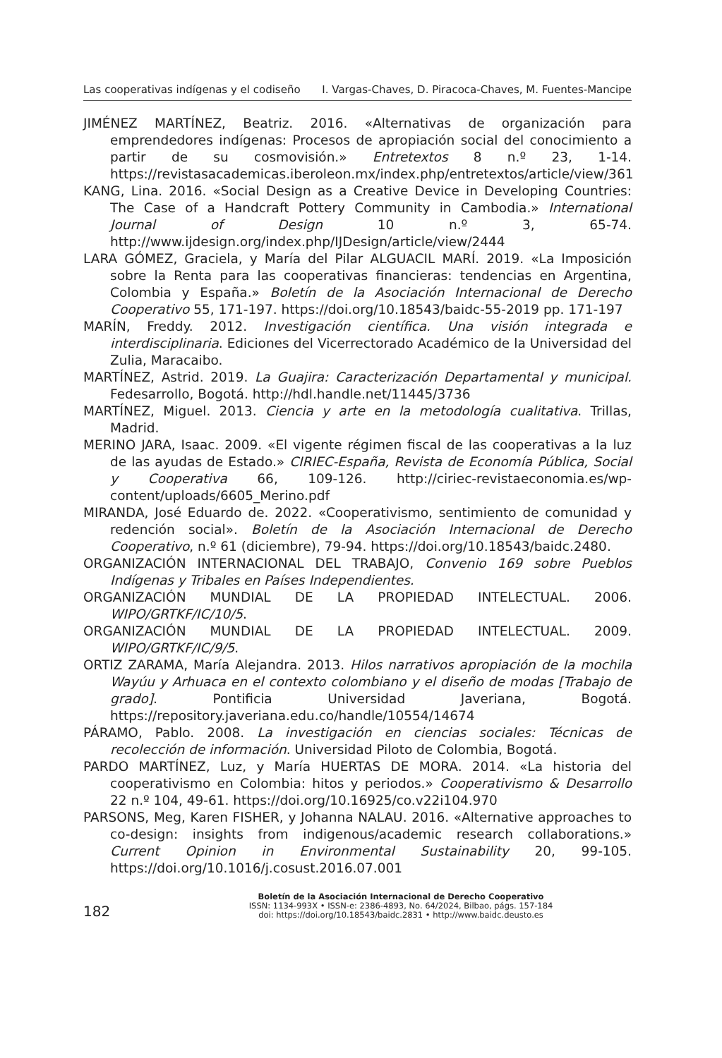Las cooperativas indígenas y el codiseño I. Vargas-Chaves, D. Piracoca-Chaves, M. Fuentes-Mancipe
JIMÉNEZ MARTÍNEZ, Beatriz. 2016. «Alternativas de organización para emprendedores indígenas: Procesos de apropiación social del conocimiento a partir de su cosmovisión.» Entretextos 8 n.º 23, 1-14. https://revistasacademicas.iberoleon.mx/index.php/entretextos/article/view/361
KANG, Lina. 2016. «Social Design as a Creative Device in Developing Countries: The Case of a Handcraft Pottery Community in Cambodia.» International Journal of Design 10 n.º 3, 65-74. http://www.ijdesign.org/index.php/IJDesign/article/view/2444
LARA GÓMEZ, Graciela, y María del Pilar ALGUACIL MARÍ. 2019. «La Imposición sobre la Renta para las cooperativas financieras: tendencias en Argentina, Colombia y España.» Boletín de la Asociación Internacional de Derecho Cooperativo 55, 171-197. https://doi.org/10.18543/baidc-55-2019 pp. 171-197
MARÍN, Freddy. 2012. Investigación científica. Una visión integrada e interdisciplinaria. Ediciones del Vicerrectorado Académico de la Universidad del Zulia, Maracaibo.
MARTÍNEZ, Astrid. 2019. La Guajira: Caracterización Departamental y municipal. Fedesarrollo, Bogotá. http://hdl.handle.net/11445/3736
MARTÍNEZ, Miguel. 2013. Ciencia y arte en la metodología cualitativa. Trillas, Madrid.
MERINO JARA, Isaac. 2009. «El vigente régimen fiscal de las cooperativas a la luz de las ayudas de Estado.» CIRIEC-España, Revista de Economía Pública, Social y Cooperativa 66, 109-126. http://ciriec-revistaeconomia.es/wp-content/uploads/6605_Merino.pdf
MIRANDA, José Eduardo de. 2022. «Cooperativismo, sentimiento de comunidad y redención social». Boletín de la Asociación Internacional de Derecho Cooperativo, n.º 61 (diciembre), 79-94. https://doi.org/10.18543/baidc.2480.
ORGANIZACIÓN INTERNACIONAL DEL TRABAJO, Convenio 169 sobre Pueblos Indígenas y Tribales en Países Independientes.
ORGANIZACIÓN MUNDIAL DE LA PROPIEDAD INTELECTUAL. 2006. WIPO/GRTKF/IC/10/5.
ORGANIZACIÓN MUNDIAL DE LA PROPIEDAD INTELECTUAL. 2009. WIPO/GRTKF/IC/9/5.
ORTIZ ZARAMA, María Alejandra. 2013. Hilos narrativos apropiación de la mochila Wayúu y Arhuaca en el contexto colombiano y el diseño de modas [Trabajo de grado]. Pontificia Universidad Javeriana, Bogotá. https://repository.javeriana.edu.co/handle/10554/14674
PÁRAMO, Pablo. 2008. La investigación en ciencias sociales: Técnicas de recolección de información. Universidad Piloto de Colombia, Bogotá.
PARDO MARTÍNEZ, Luz, y María HUERTAS DE MORA. 2014. «La historia del cooperativismo en Colombia: hitos y periodos.» Cooperativismo & Desarrollo 22 n.º 104, 49-61. https://doi.org/10.16925/co.v22i104.970
PARSONS, Meg, Karen FISHER, y Johanna NALAU. 2016. «Alternative approaches to co-design: insights from indigenous/academic research collaborations.» Current Opinion in Environmental Sustainability 20, 99-105. https://doi.org/10.1016/j.cosust.2016.07.001
182
Boletín de la Asociación Internacional de Derecho Cooperativo
ISSN: 1134-993X • ISSN-e: 2386-4893, No. 64/2024, Bilbao, págs. 157-184
doi: https://doi.org/10.18543/baidc.2831 • http://www.baidc.deusto.es